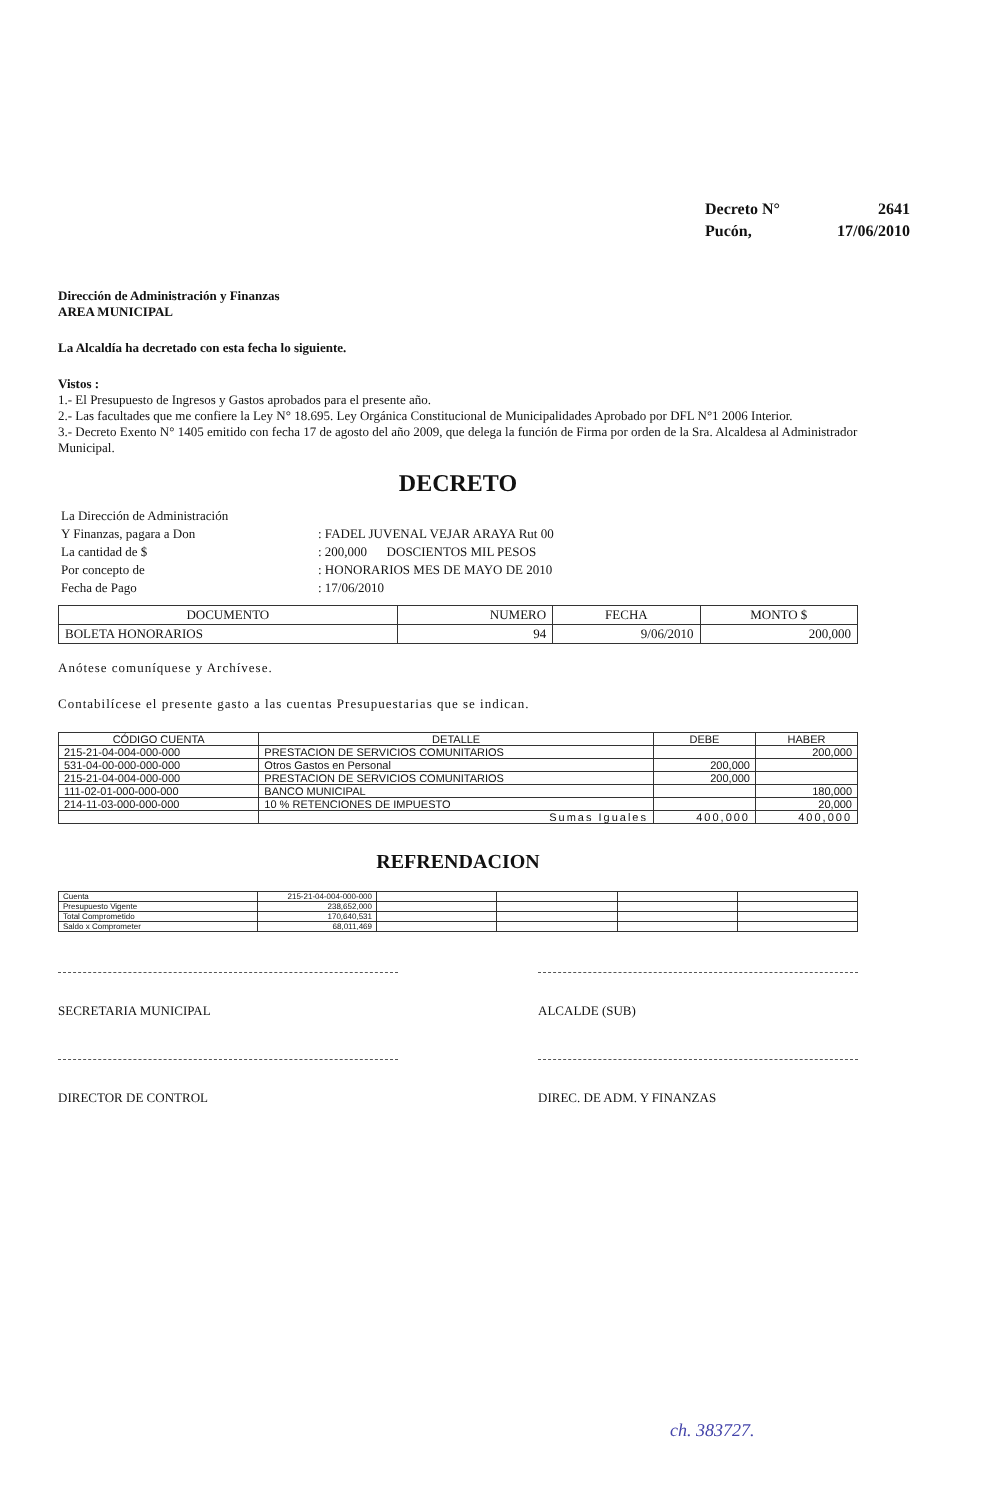| Decreto N° | 2641 |
| Pucón, | 17/06/2010 |
Dirección de Administración y Finanzas
AREA MUNICIPAL
La Alcaldía ha decretado con esta fecha lo siguiente.
Vistos :
1.- El Presupuesto de Ingresos y Gastos aprobados para el presente año.
2.- Las facultades que me confiere la Ley N° 18.695. Ley Orgánica Constitucional de Municipalidades Aprobado por DFL N°1 2006 Interior.
3.- Decreto Exento N° 1405 emitido con fecha 17 de agosto del año 2009, que delega la función de Firma por orden de la Sra. Alcaldesa al Administrador Municipal.
DECRETO
| La Dirección de Administración | |
| Y Finanzas, pagara a Don | : FADEL JUVENAL VEJAR ARAYA Rut 00 |
| La cantidad de $ | : 200,000 DOSCIENTOS MIL PESOS |
| Por concepto de | : HONORARIOS MES DE MAYO DE 2010 |
| Fecha de Pago | : 17/06/2010 |
| DOCUMENTO | NUMERO | FECHA | MONTO $ |
| --- | --- | --- | --- |
| BOLETA HONORARIOS | 94 | 9/06/2010 | 200,000 |
Anótese comuníquese y Archívese.
Contabilícese el presente gasto a las cuentas Presupuestarias que se indican.
| CÓDIGO CUENTA | DETALLE | DEBE | HABER |
| --- | --- | --- | --- |
| 215-21-04-004-000-000 | PRESTACION DE SERVICIOS COMUNITARIOS | | 200,000 |
| 531-04-00-000-000-000 | Otros Gastos en Personal | 200,000 | |
| 215-21-04-004-000-000 | PRESTACION DE SERVICIOS COMUNITARIOS | 200,000 | |
| 111-02-01-000-000-000 | BANCO MUNICIPAL | | 180,000 |
| 214-11-03-000-000-000 | 10 % RETENCIONES DE IMPUESTO | | 20,000 |
| | Sumas Iguales | 400,000 | 400,000 |
REFRENDACION
| Cuenta | 215-21-04-004-000-000 | | | | |
| Presupuesto Vigente | 238,652,000 | | | | |
| Total Comprometido | 170,640,531 | | | | |
| Saldo x Comprometer | 68,011,469 | | | | |
SECRETARIA MUNICIPAL ALCALDE (SUB)
DIRECTOR DE CONTROL DIREC. DE ADM. Y FINANZAS
ch. 383727.